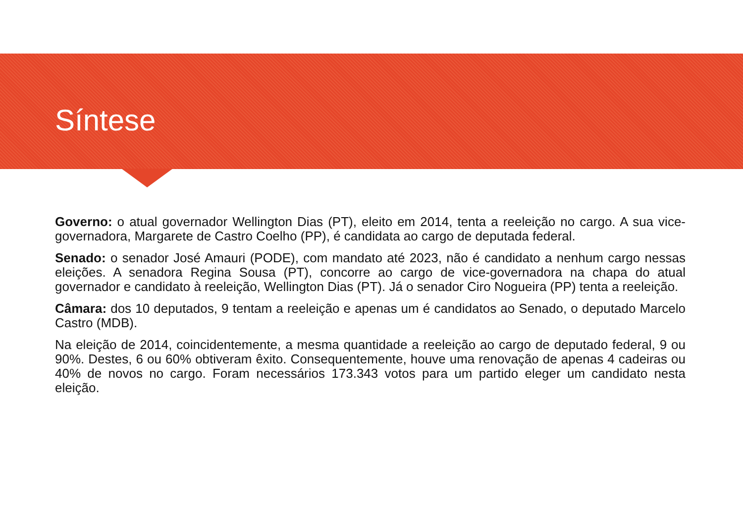Síntese
Governo: o atual governador Wellington Dias (PT), eleito em 2014, tenta a reeleição no cargo. A sua vice-governadora, Margarete de Castro Coelho (PP), é candidata ao cargo de deputada federal.
Senado: o senador José Amauri (PODE), com mandato até 2023, não é candidato a nenhum cargo nessas eleições. A senadora Regina Sousa (PT), concorre ao cargo de vice-governadora na chapa do atual governador e candidato à reeleição, Wellington Dias (PT). Já o senador Ciro Nogueira (PP) tenta a reeleição.
Câmara: dos 10 deputados, 9 tentam a reeleição e apenas um é candidatos ao Senado, o deputado Marcelo Castro (MDB).
Na eleição de 2014, coincidentemente, a mesma quantidade a reeleição ao cargo de deputado federal, 9 ou 90%. Destes, 6 ou 60% obtiveram êxito. Consequentemente, houve uma renovação de apenas 4 cadeiras ou 40% de novos no cargo. Foram necessários 173.343 votos para um partido eleger um candidato nesta eleição.